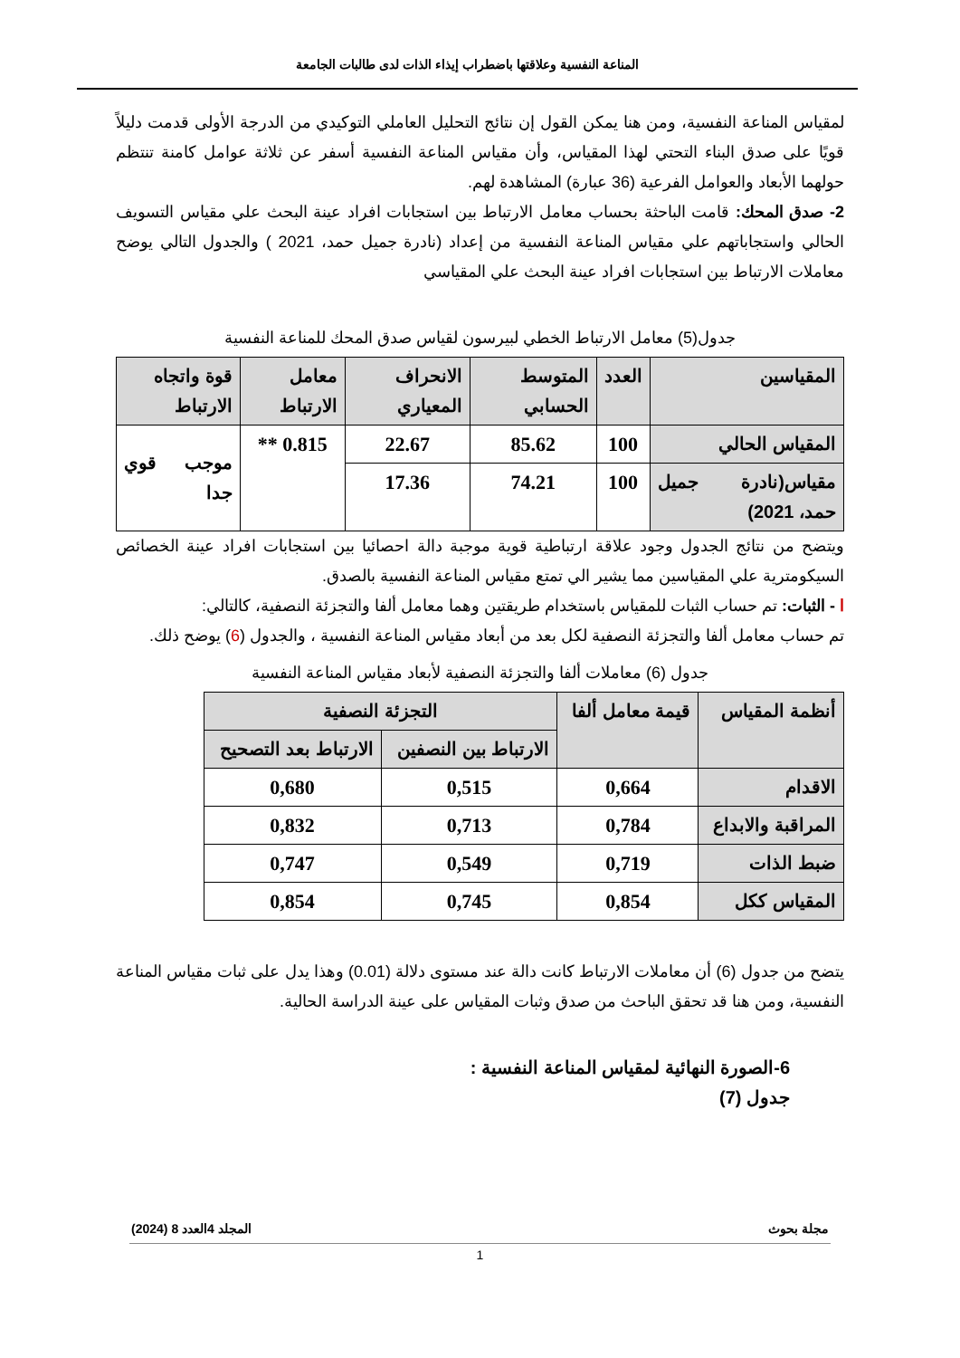المناعة النفسية وعلاقتها باضطراب إيذاء الذات لدى طالبات الجامعة
لمقياس المناعة النفسية، ومن هنا يمكن القول إن نتائج التحليل العاملي التوكيدي من الدرجة الأولى قدمت دليلاً قويًا على صدق البناء التحتي لهذا المقياس، وأن مقياس المناعة النفسية أسفر عن ثلاثة عوامل كامنة تنتظم حولهما الأبعاد والعوامل الفرعية (36 عبارة) المشاهدة لهم.
2- صدق المحك: قامت الباحثة بحساب معامل الارتباط بين استجابات افراد عينة البحث علي مقياس التسويف الحالي واستجاباتهم علي مقياس المناعة النفسية من إعداد (نادرة جميل حمد، 2021 ) والجدول التالي يوضح معاملات الارتباط بين استجابات افراد عينة البحث علي المقياسي
جدول(5) معامل الارتباط الخطي لبيرسون لقياس صدق المحك للمناعة النفسية
| المقياسين | العدد | المتوسط الحسابي | الانحراف المعياري | معامل الارتباط | قوة واتجاه الارتباط |
| --- | --- | --- | --- | --- | --- |
| المقياس الحالي | 100 | 85.62 | 22.67 | 0.815 ** | موجب قوي جدا |
| مقياس(نادرة جميل حمد، 2021) | 100 | 74.21 | 17.36 | | |
ويتضح من نتائج الجدول وجود علاقة ارتباطية قوية موجبة دالة احصائيا بين استجابات افراد عينة الخصائص السيكومترية علي المقياسين مما يشير الي تمتع مقياس المناعة النفسية بالصدق.
ا - الثبات: تم حساب الثبات للمقياس باستخدام طريقتين وهما معامل ألفا والتجزئة النصفية، كالتالي:
تم حساب معامل ألفا والتجزئة النصفية لكل بعد من أبعاد مقياس المناعة النفسية ، والجدول (6) يوضح ذلك.
جدول (6) معاملات ألفا والتجزئة النصفية لأبعاد مقياس المناعة النفسية
| أنظمة المقياس | قيمة معامل ألفا | التجزئة النصفية | |
| --- | --- | --- | --- |
| | | الارتباط بين النصفين | الارتباط بعد التصحيح |
| الاقدام | 0,664 | 0,515 | 0,680 |
| المراقبة والابداع | 0,784 | 0,713 | 0,832 |
| ضبط الذات | 0,719 | 0,549 | 0,747 |
| المقياس ككل | 0,854 | 0,745 | 0,854 |
يتضح من جدول (6) أن معاملات الارتباط كانت دالة عند مستوى دلالة (0.01) وهذا يدل على ثبات مقياس المناعة النفسية، ومن هنا قد تحقق الباحث من صدق وثبات المقياس على عينة الدراسة الحالية.
6-الصورة النهائية لمقياس المناعة النفسية :
جدول (7)
مجلة بحوث المجلد 4العدد 8 (2024)
1